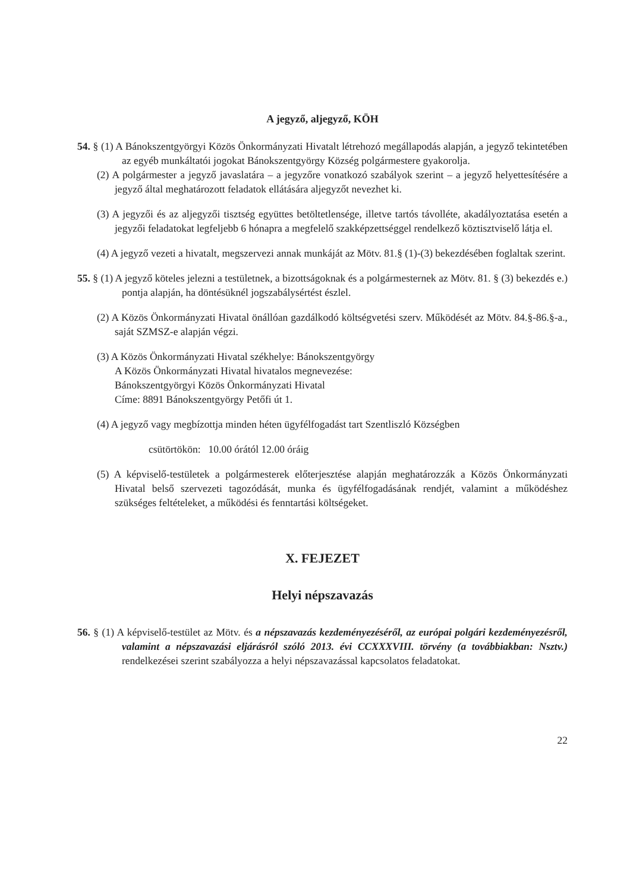A jegyző, aljegyző, KÖH
54. § (1) A Bánokszentgyörgyi Közös Önkormányzati Hivatalt létrehozó megállapodás alapján, a jegyző tekintetében az egyéb munkáltatói jogokat Bánokszentgyörgy Község polgármestere gyakorolja.
(2) A polgármester a jegyző javaslatára – a jegyzőre vonatkozó szabályok szerint – a jegyző helyettesítésére a jegyző által meghatározott feladatok ellátására aljegyzőt nevezhet ki.
(3) A jegyzői és az aljegyzői tisztség együttes betöltetlensége, illetve tartós távolléte, akadályoztatása esetén a jegyzői feladatokat legfeljebb 6 hónapra a megfelelő szakképzettséggel rendelkező köztisztviselő látja el.
(4) A jegyző vezeti a hivatalt, megszervezi annak munkáját az Mötv. 81.§ (1)-(3) bekezdésében foglaltak szerint.
55. § (1) A jegyző köteles jelezni a testületnek, a bizottságoknak és a polgármesternek az Mötv. 81. § (3) bekezdés e.) pontja alapján, ha döntésüknél jogszabálysértést észlel.
(2) A Közös Önkormányzati Hivatal önállóan gazdálkodó költségvetési szerv. Működését az Mötv. 84.§-86.§-a., saját SZMSZ-e alapján végzi.
(3) A Közös Önkormányzati Hivatal székhelye: Bánokszentgyörgy
A Közös Önkormányzati Hivatal hivatalos megnevezése:
Bánokszentgyörgyi Közös Önkormányzati Hivatal
Címe: 8891 Bánokszentgyörgy Petőfi út 1.
(4) A jegyző vagy megbízottja minden héten ügyfélfogadást tart Szentliszló Községben
csütörtökön: 10.00 órától 12.00 óráig
(5) A képviselő-testületek a polgármesterek előterjesztése alapján meghatározzák a Közös Önkormányzati Hivatal belső szervezeti tagozódását, munka és ügyfélfogadásának rendjét, valamint a működéshez szükséges feltételeket, a működési és fenntartási költségeket.
X. FEJEZET
Helyi népszavazás
56. § (1) A képviselő-testület az Mötv. és a népszavazás kezdeményezéséről, az európai polgári kezdeményezésről, valamint a népszavazási eljárásról szóló 2013. évi CCXXXVIII. törvény (a továbbiakban: Nsztv.) rendelkezései szerint szabályozza a helyi népszavazással kapcsolatos feladatokat.
22